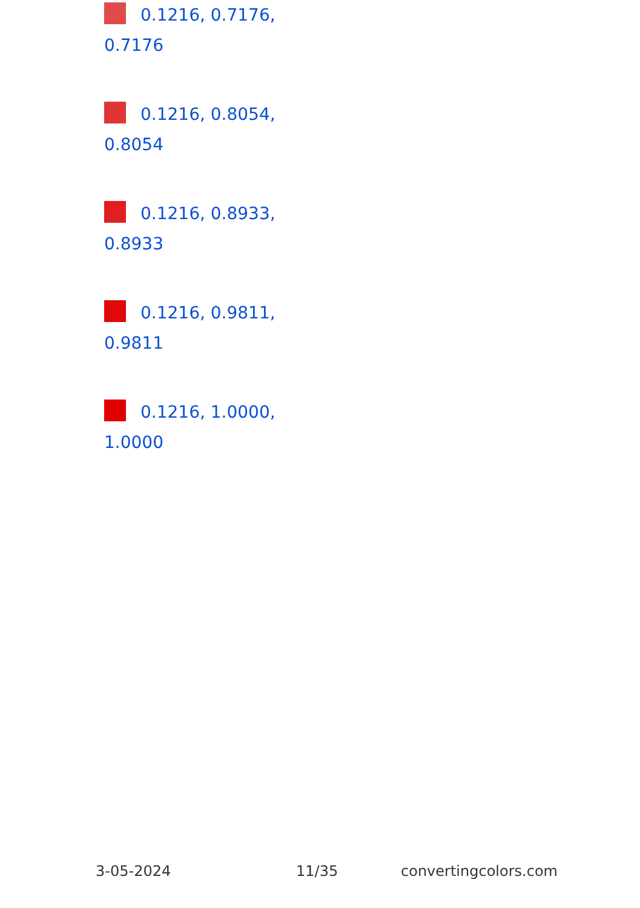0.1216, 0.7176, 0.7176
0.1216, 0.8054, 0.8054
0.1216, 0.8933, 0.8933
0.1216, 0.9811, 0.9811
0.1216, 1.0000, 1.0000
3-05-2024 11/35 convertingcolors.com